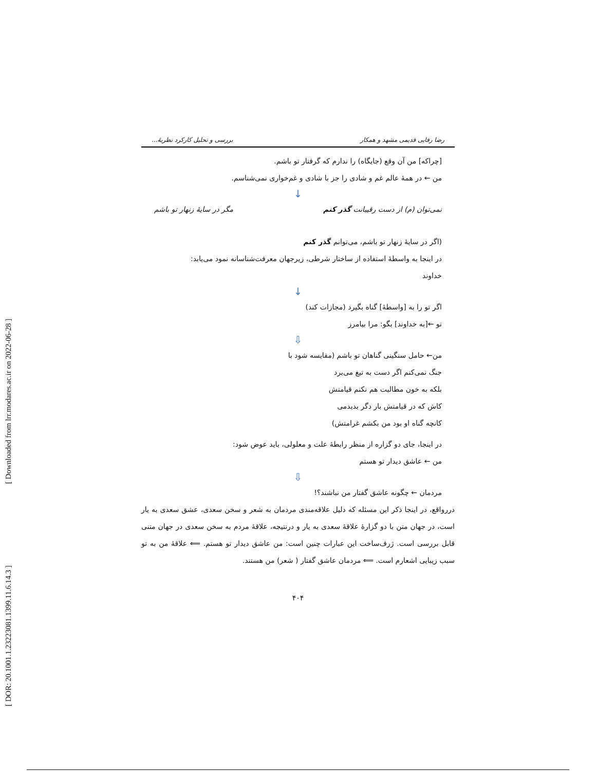[ Downloaded from lrr.modares.ac.ir on 2022-06-28 ]
[ DOR: 20.1001.1.23223081.1399.11.6.14.3 ]
رضا رفایی قدیمی مشهد و همکار بررسی و تحلیل کارکرد نظریهٔ...
[چراکه] من آن وقع (جایگاه) را ندارم که گرفتار تو باشم.
من ← در همهٔ عالم غم و شادی را جز با شادی و غم‌خواری نمی‌شناسم.
↓
نمی‌توان (م) از دست رقیبانت گذر کنم مگر در سایهٔ زنهار تو باشم
(اگر در سایهٔ زنهار تو باشم، می‌توانم گذر کنم
در اینجا به واسطهٔ استفاده از ساختار شرطی، زیرجهان معرفت‌شناسانه نمود می‌یابد:
خداوند
↓
اگر تو را به [واسطهٔ] گناه بگیرد (مجازات کند)
تو ←[به خداوند] بگو: مرا بیامرز
⇩
من← حامل سنگینی گناهان تو باشم (مقایسه شود با
جنگ نمی‌کنم اگر دست به تیغ می‌برد
بلکه به خون مطالبت هم نکنم قیامتش
کاش که در قیامتش بار دگر بدیدمی
کانچه گناه او بود من بکشم غرامتش)
در اینجا، جای دو گزاره از منظر رابطهٔ علت و معلولی، باید عوض شود:
من ← عاشق دیدار تو هستم
⇩
مردمان ← چگونه عاشق گفتار من نباشند؟!
دررواقع، در اینجا ذکر این مسئله که دلیل علاقه‌مندی مردمان به شعر و سخن سعدی، عشق سعدی به یار است، در جهان متن با دو گزارهٔ علاقهٔ سعدی به یار و درنتیجه، علاقهٔ مردم به سخن سعدی در جهان متنی قابل بررسی است. ژرف‌ساخت این عبارات چنین است: من عاشق دیدار تو هستم. ⟸ علاقهٔ من به تو سبب زیبایی اشعارم است. ⟸ مردمان عاشق گفتار ( شعر) من هستند.
۴۰۴